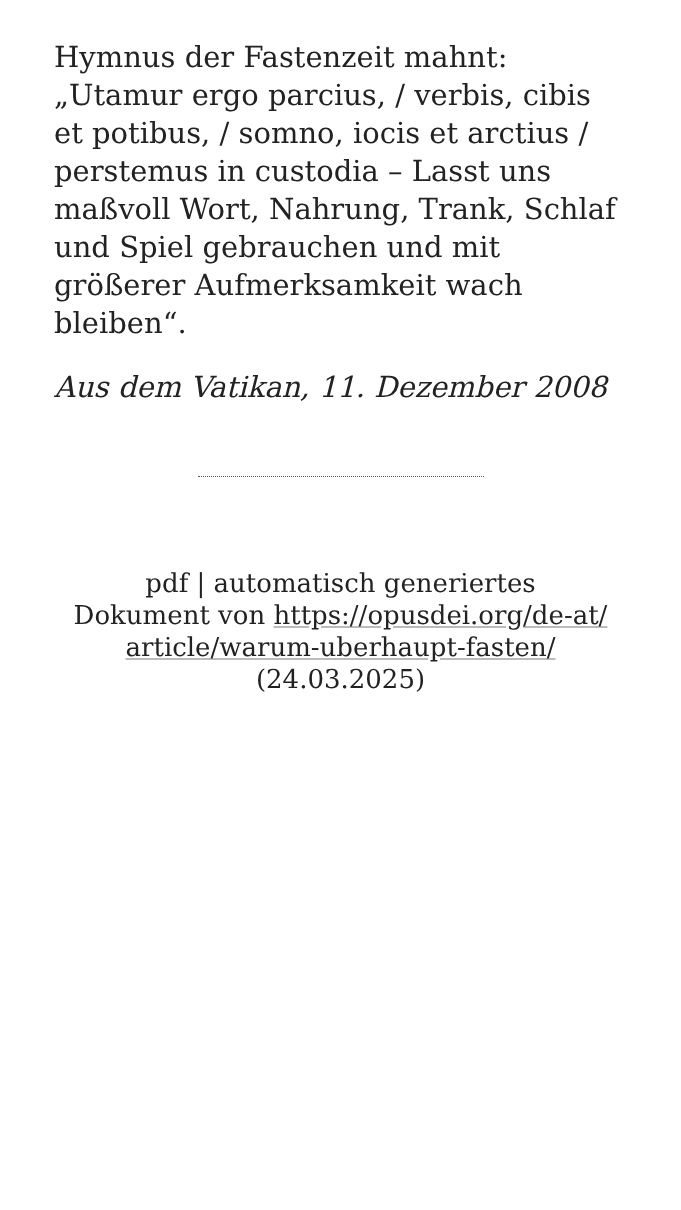Hymnus der Fastenzeit mahnt: „Utamur ergo parcius, / verbis, cibis et potibus, / somno, iocis et arctius / perstemus in custodia – Lasst uns maßvoll Wort, Nahrung, Trank, Schlaf und Spiel gebrauchen und mit größerer Aufmerksamkeit wach bleiben“.
Aus dem Vatikan, 11. Dezember 2008
pdf | automatisch generiertes
Dokument von https://opusdei.org/de-at/
article/warum-uberhaupt-fasten/
(24.03.2025)